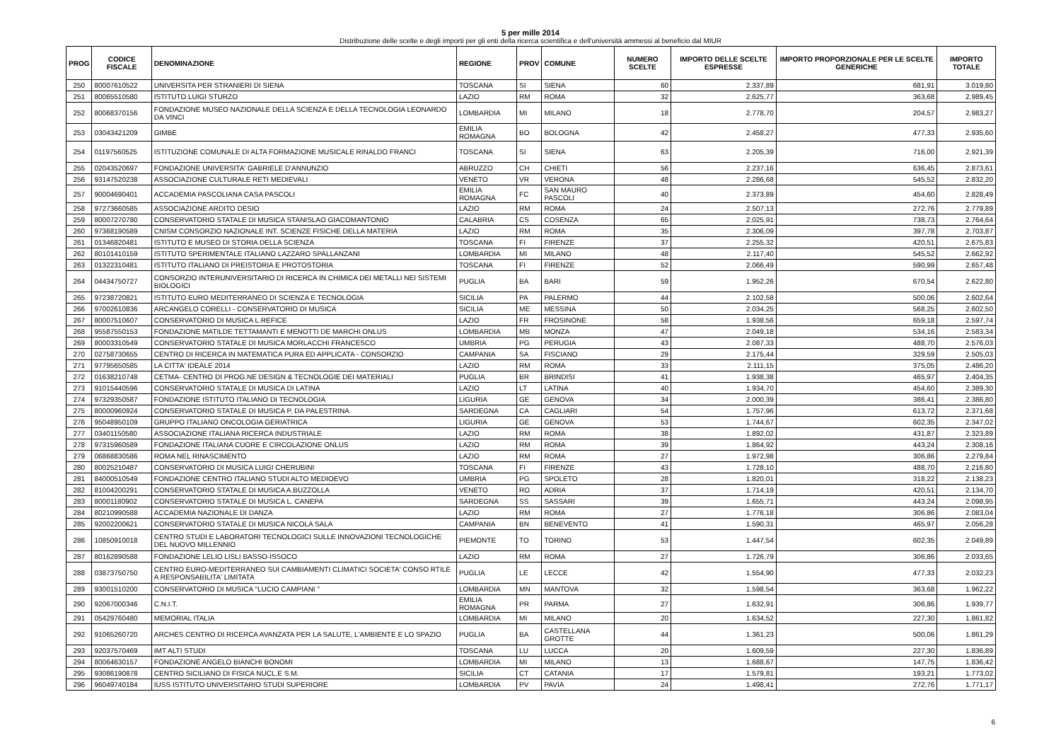5 per mille 2014
Distribuzione delle scelte e degli importi per gli enti della ricerca scientifica e dell'università ammessi al beneficio dal MIUR
| PROG | CODICE FISCALE | DENOMINAZIONE | REGIONE | PROV | COMUNE | NUMERO SCELTE | IMPORTO DELLE SCELTE ESPRESSE | IMPORTO PROPORZIONALE PER LE SCELTE GENERICHE | IMPORTO TOTALE |
| --- | --- | --- | --- | --- | --- | --- | --- | --- | --- |
| 250 | 80007610522 | UNIVERSITA PER STRANIERI DI SIENA | TOSCANA | SI | SIENA | 60 | 2.337,89 | 681,91 | 3.019,80 |
| 251 | 80065510580 | ISTITUTO LUIGI STURZO | LAZIO | RM | ROMA | 32 | 2.625,77 | 363,68 | 2.989,45 |
| 252 | 80068370156 | FONDAZIONE MUSEO NAZIONALE DELLA SCIENZA E DELLA TECNOLOGIA LEONARDO DA VINCI | LOMBARDIA | MI | MILANO | 18 | 2.778,70 | 204,57 | 2.983,27 |
| 253 | 03043421209 | GIMBE | EMILIA ROMAGNA | BO | BOLOGNA | 42 | 2.458,27 | 477,33 | 2.935,60 |
| 254 | 01197560525 | ISTITUZIONE COMUNALE DI ALTA FORMAZIONE MUSICALE RINALDO FRANCI | TOSCANA | SI | SIENA | 63 | 2.205,39 | 716,00 | 2.921,39 |
| 255 | 02043520697 | FONDAZIONE UNIVERSITA' GABRIELE D'ANNUNZIO | ABRUZZO | CH | CHIETI | 56 | 2.237,16 | 636,45 | 2.873,61 |
| 256 | 93147520238 | ASSOCIAZIONE CULTURALE RETI MEDIEVALI | VENETO | VR | VERONA | 48 | 2.286,68 | 545,52 | 2.832,20 |
| 257 | 90004690401 | ACCADEMIA PASCOLIANA CASA PASCOLI | EMILIA ROMAGNA | FC | SAN MAURO PASCOLI | 40 | 2.373,89 | 454,60 | 2.828,49 |
| 258 | 97273660585 | ASSOCIAZIONE ARDITO DESIO | LAZIO | RM | ROMA | 24 | 2.507,13 | 272,76 | 2.779,89 |
| 259 | 80007270780 | CONSERVATORIO STATALE DI MUSICA STANISLAO GIACOMANTONIO | CALABRIA | CS | COSENZA | 65 | 2.025,91 | 738,73 | 2.764,64 |
| 260 | 97368190589 | CNISM CONSORZIO NAZIONALE INT. SCIENZE FISICHE DELLA MATERIA | LAZIO | RM | ROMA | 35 | 2.306,09 | 397,78 | 2.703,87 |
| 261 | 01346820481 | ISTITUTO E MUSEO DI STORIA DELLA SCIENZA | TOSCANA | FI | FIRENZE | 37 | 2.255,32 | 420,51 | 2.675,83 |
| 262 | 80101410159 | ISTITUTO SPERIMENTALE ITALIANO LAZZARO SPALLANZANI | LOMBARDIA | MI | MILANO | 48 | 2.117,40 | 545,52 | 2.662,92 |
| 263 | 01322310481 | ISTITUTO ITALIANO DI PREISTORIA E PROTOSTORIA | TOSCANA | FI | FIRENZE | 52 | 2.066,49 | 590,99 | 2.657,48 |
| 264 | 04434750727 | CONSORZIO INTERUNIVERSITARIO DI RICERCA IN CHIMICA DEI METALLI NEI SISTEMI BIOLOGICI | PUGLIA | BA | BARI | 59 | 1.952,26 | 670,54 | 2.622,80 |
| 265 | 97238720821 | ISTITUTO EURO MEDITERRANEO DI SCIENZA E TECNOLOGIA | SICILIA | PA | PALERMO | 44 | 2.102,58 | 500,06 | 2.602,64 |
| 266 | 97002610836 | ARCANGELO CORELLI - CONSERVATORIO DI MUSICA | SICILIA | ME | MESSINA | 50 | 2.034,25 | 568,25 | 2.602,50 |
| 267 | 80007510607 | CONSERVATORIO DI MUSICA L.REFICE | LAZIO | FR | FROSINONE | 58 | 1.938,56 | 659,18 | 2.597,74 |
| 268 | 95587550153 | FONDAZIONE MATILDE TETTAMANTI E MENOTTI DE MARCHI ONLUS | LOMBARDIA | MB | MONZA | 47 | 2.049,18 | 534,16 | 2.583,34 |
| 269 | 80003310549 | CONSERVATORIO STATALE DI MUSICA MORLACCHI FRANCESCO | UMBRIA | PG | PERUGIA | 43 | 2.087,33 | 488,70 | 2.576,03 |
| 270 | 02758730655 | CENTRO DI RICERCA IN MATEMATICA PURA ED APPLICATA - CONSORZIO | CAMPANIA | SA | FISCIANO | 29 | 2.175,44 | 329,59 | 2.505,03 |
| 271 | 97795650585 | LA CITTA' IDEALE 2014 | LAZIO | RM | ROMA | 33 | 2.111,15 | 375,05 | 2.486,20 |
| 272 | 01638210748 | CETMA- CENTRO DI PROG.NE DESIGN & TECNOLOGIE DEI MATERIALI | PUGLIA | BR | BRINDISI | 41 | 1.938,38 | 465,97 | 2.404,35 |
| 273 | 91015440596 | CONSERVATORIO STATALE DI MUSICA DI LATINA | LAZIO | LT | LATINA | 40 | 1.934,70 | 454,60 | 2.389,30 |
| 274 | 97329350587 | FONDAZIONE ISTITUTO ITALIANO DI TECNOLOGIA | LIGURIA | GE | GENOVA | 34 | 2.000,39 | 386,41 | 2.386,80 |
| 275 | 80000960924 | CONSERVATORIO STATALE DI MUSICA P. DA PALESTRINA | SARDEGNA | CA | CAGLIARI | 54 | 1.757,96 | 613,72 | 2.371,68 |
| 276 | 95048950109 | GRUPPO ITALIANO ONCOLOGIA GERIATRICA | LIGURIA | GE | GENOVA | 53 | 1.744,67 | 602,35 | 2.347,02 |
| 277 | 03401150580 | ASSOCIAZIONE ITALIANA RICERCA INDUSTRIALE | LAZIO | RM | ROMA | 38 | 1.892,02 | 431,87 | 2.323,89 |
| 278 | 97315960589 | FONDAZIONE ITALIANA CUORE E CIRCOLAZIONE ONLUS | LAZIO | RM | ROMA | 39 | 1.864,92 | 443,24 | 2.308,16 |
| 279 | 06868830586 | ROMA NEL RINASCIMENTO | LAZIO | RM | ROMA | 27 | 1.972,98 | 306,86 | 2.279,84 |
| 280 | 80025210487 | CONSERVATORIO DI MUSICA LUIGI CHERUBINI | TOSCANA | FI | FIRENZE | 43 | 1.728,10 | 488,70 | 2.216,80 |
| 281 | 84000510549 | FONDAZIONE CENTRO ITALIANO STUDI ALTO MEDIOEVO | UMBRIA | PG | SPOLETO | 28 | 1.820,01 | 318,22 | 2.138,23 |
| 282 | 81004200291 | CONSERVATORIO STATALE DI MUSICA A.BUZZOLLA | VENETO | RO | ADRIA | 37 | 1.714,19 | 420,51 | 2.134,70 |
| 283 | 80001180902 | CONSERVATORIO STATALE DI MUSICA L. CANEPA | SARDEGNA | SS | SASSARI | 39 | 1.655,71 | 443,24 | 2.098,95 |
| 284 | 80210990588 | ACCADEMIA NAZIONALE DI DANZA | LAZIO | RM | ROMA | 27 | 1.776,18 | 306,86 | 2.083,04 |
| 285 | 92002200621 | CONSERVATORIO STATALE DI MUSICA NICOLA SALA | CAMPANIA | BN | BENEVENTO | 41 | 1.590,31 | 465,97 | 2.056,28 |
| 286 | 10850910018 | CENTRO STUDI E LABORATORI TECNOLOGICI SULLE INNOVAZIONI TECNOLOGICHE DEL NUOVO MILLENNIO | PIEMONTE | TO | TORINO | 53 | 1.447,54 | 602,35 | 2.049,89 |
| 287 | 80162890588 | FONDAZIONE LELIO LISLI BASSO-ISSOCO | LAZIO | RM | ROMA | 27 | 1.726,79 | 306,86 | 2.033,65 |
| 288 | 03873750750 | CENTRO EURO-MEDITERRANEO SUI CAMBIAMENTI CLIMATICI SOCIETA' CONSO RTILE A RESPONSABILITA' LIMITATA | PUGLIA | LE | LECCE | 42 | 1.554,90 | 477,33 | 2.032,23 |
| 289 | 93001510200 | CONSERVATORIO DI MUSICA "LUCIO CAMPIANI " | LOMBARDIA | MN | MANTOVA | 32 | 1.598,54 | 363,68 | 1.962,22 |
| 290 | 92067000346 | C.N.I.T. | EMILIA ROMAGNA | PR | PARMA | 27 | 1.632,91 | 306,86 | 1.939,77 |
| 291 | 05429760480 | MEMORIAL ITALIA | LOMBARDIA | MI | MILANO | 20 | 1.634,52 | 227,30 | 1.861,82 |
| 292 | 91065260720 | ARCHES CENTRO DI RICERCA AVANZATA PER LA SALUTE, L'AMBIENTE E LO SPAZIO | PUGLIA | BA | CASTELLANA GROTTE | 44 | 1.361,23 | 500,06 | 1.861,29 |
| 293 | 92037570469 | IMT ALTI STUDI | TOSCANA | LU | LUCCA | 20 | 1.609,59 | 227,30 | 1.836,89 |
| 294 | 80064630157 | FONDAZIONE ANGELO BIANCHI BONOMI | LOMBARDIA | MI | MILANO | 13 | 1.688,67 | 147,75 | 1.836,42 |
| 295 | 93086190878 | CENTRO SICILIANO DI FISICA NUCL.E S.M. | SICILIA | CT | CATANIA | 17 | 1.579,81 | 193,21 | 1.773,02 |
| 296 | 96049740184 | IUSS ISTITUTO UNIVERSITARIO STUDI SUPERIORE | LOMBARDIA | PV | PAVIA | 24 | 1.498,41 | 272,76 | 1.771,17 |
6